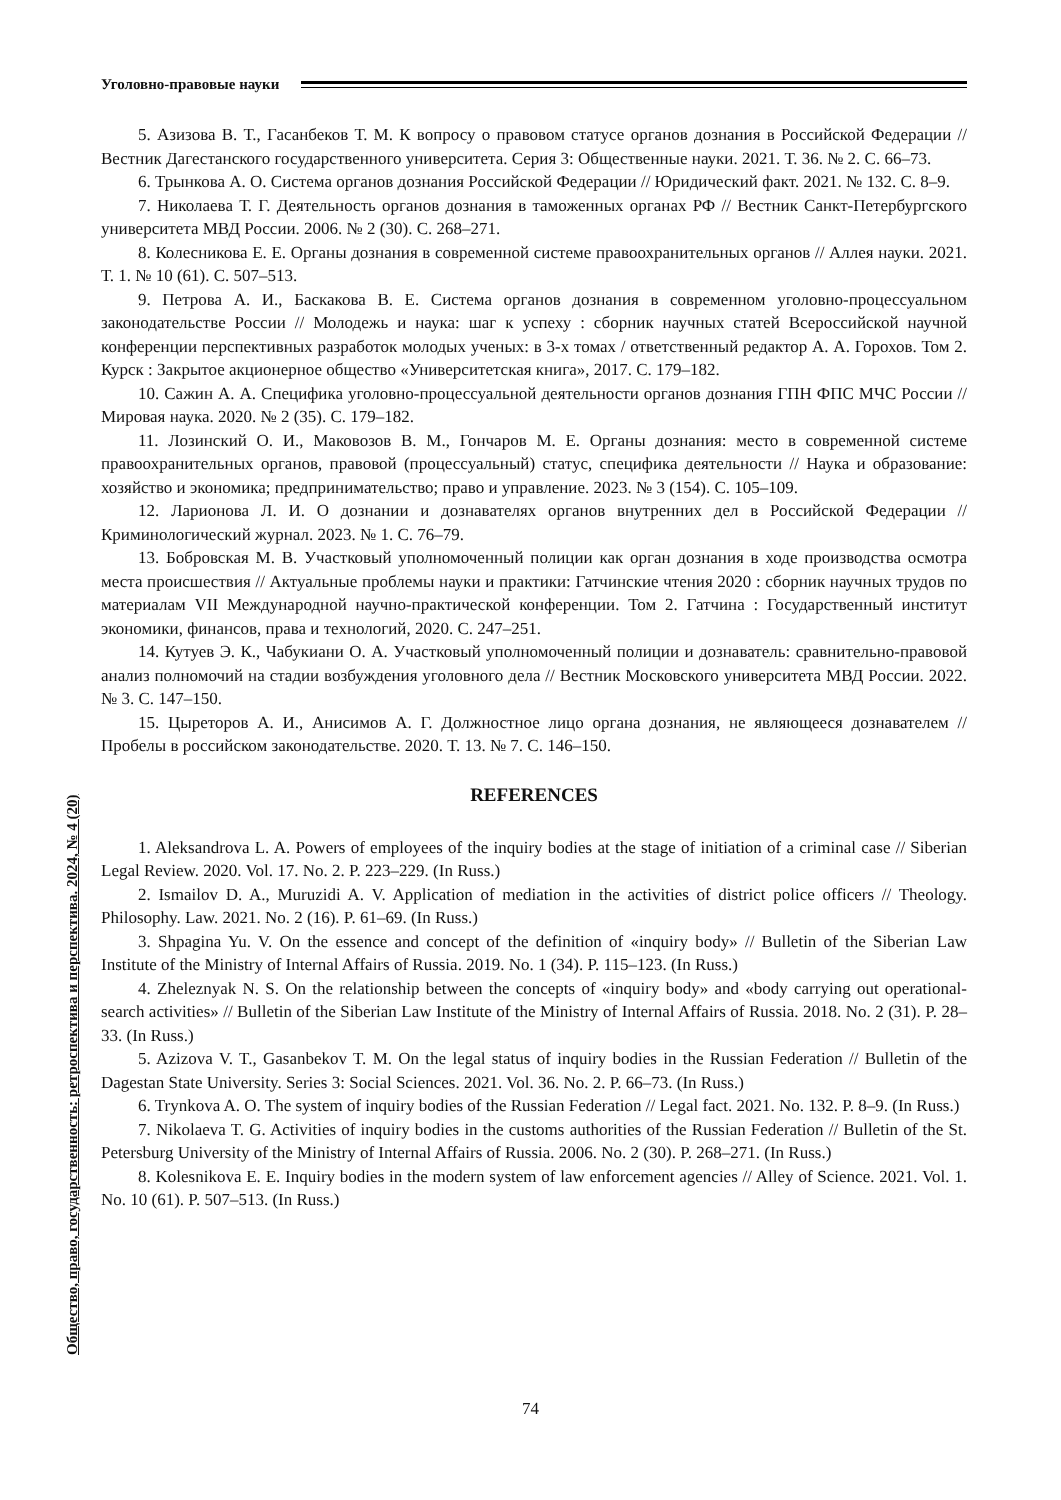Уголовно-правовые науки
5. Азизова В. Т., Гасанбеков Т. М. К вопросу о правовом статусе органов дознания в Российской Федерации // Вестник Дагестанского государственного университета. Серия 3: Общественные науки. 2021. Т. 36. № 2. С. 66–73.
6. Трынкова А. О. Система органов дознания Российской Федерации // Юридический факт. 2021. № 132. С. 8–9.
7. Николаева Т. Г. Деятельность органов дознания в таможенных органах РФ // Вестник Санкт-Петербургского университета МВД России. 2006. № 2 (30). С. 268–271.
8. Колесникова Е. Е. Органы дознания в современной системе правоохранительных органов // Аллея науки. 2021. Т. 1. № 10 (61). С. 507–513.
9. Петрова А. И., Баскакова В. Е. Система органов дознания в современном уголовно-процессуальном законодательстве России // Молодежь и наука: шаг к успеху : сборник научных статей Всероссийской научной конференции перспективных разработок молодых ученых: в 3-х томах / ответственный редактор А. А. Горохов. Том 2. Курск : Закрытое акционерное общество «Университетская книга», 2017. С. 179–182.
10. Сажин А. А. Специфика уголовно-процессуальной деятельности органов дознания ГПН ФПС МЧС России // Мировая наука. 2020. № 2 (35). С. 179–182.
11. Лозинский О. И., Маковозов В. М., Гончаров М. Е. Органы дознания: место в современной системе правоохранительных органов, правовой (процессуальный) статус, специфика деятельности // Наука и образование: хозяйство и экономика; предпринимательство; право и управление. 2023. № 3 (154). С. 105–109.
12. Ларионова Л. И. О дознании и дознавателях органов внутренних дел в Российской Федерации // Криминологический журнал. 2023. № 1. С. 76–79.
13. Бобровская М. В. Участковый уполномоченный полиции как орган дознания в ходе производства осмотра места происшествия // Актуальные проблемы науки и практики: Гатчинские чтения 2020 : сборник научных трудов по материалам VII Международной научно-практической конференции. Том 2. Гатчина : Государственный институт экономики, финансов, права и технологий, 2020. С. 247–251.
14. Кутуев Э. К., Чабукиани О. А. Участковый уполномоченный полиции и дознаватель: сравнительно-правовой анализ полномочий на стадии возбуждения уголовного дела // Вестник Московского университета МВД России. 2022. № 3. С. 147–150.
15. Цыреторов А. И., Анисимов А. Г. Должностное лицо органа дознания, не являющееся дознавателем // Пробелы в российском законодательстве. 2020. Т. 13. № 7. С. 146–150.
REFERENCES
1. Aleksandrova L. A. Powers of employees of the inquiry bodies at the stage of initiation of a criminal case // Siberian Legal Review. 2020. Vol. 17. No. 2. P. 223–229. (In Russ.)
2. Ismailov D. A., Muruzidi A. V. Application of mediation in the activities of district police officers // Theology. Philosophy. Law. 2021. No. 2 (16). P. 61–69. (In Russ.)
3. Shpagina Yu. V. On the essence and concept of the definition of «inquiry body» // Bulletin of the Siberian Law Institute of the Ministry of Internal Affairs of Russia. 2019. No. 1 (34). P. 115–123. (In Russ.)
4. Zheleznyak N. S. On the relationship between the concepts of «inquiry body» and «body carrying out operational-search activities» // Bulletin of the Siberian Law Institute of the Ministry of Internal Affairs of Russia. 2018. No. 2 (31). P. 28–33. (In Russ.)
5. Azizova V. T., Gasanbekov T. M. On the legal status of inquiry bodies in the Russian Federation // Bulletin of the Dagestan State University. Series 3: Social Sciences. 2021. Vol. 36. No. 2. P. 66–73. (In Russ.)
6. Trynkova A. O. The system of inquiry bodies of the Russian Federation // Legal fact. 2021. No. 132. P. 8–9. (In Russ.)
7. Nikolaeva T. G. Activities of inquiry bodies in the customs authorities of the Russian Federation // Bulletin of the St. Petersburg University of the Ministry of Internal Affairs of Russia. 2006. No. 2 (30). P. 268–271. (In Russ.)
8. Kolesnikova E. E. Inquiry bodies in the modern system of law enforcement agencies // Alley of Science. 2021. Vol. 1. No. 10 (61). P. 507–513. (In Russ.)
Общество, право, государственность: ретроспектива и перспектива. 2024, № 4 (20)
74